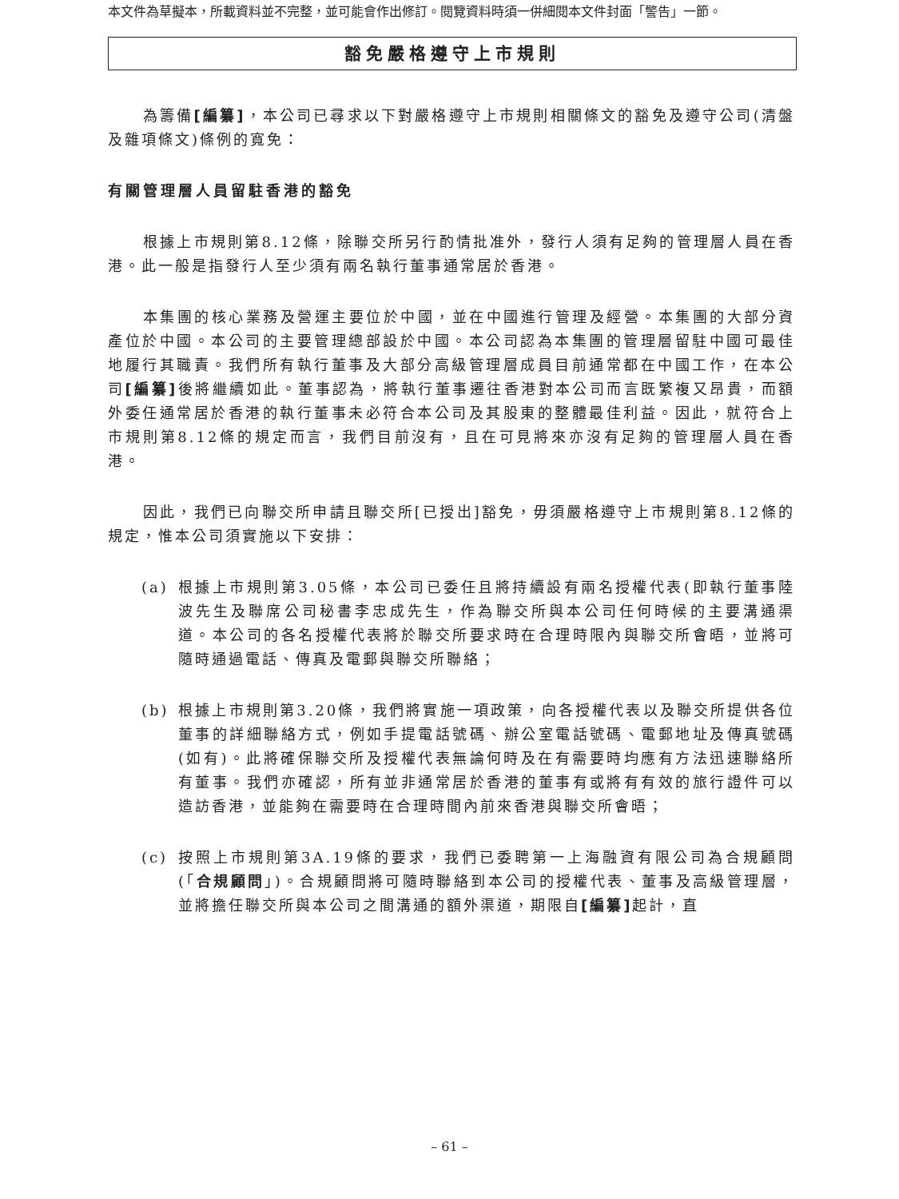本文件為草擬本，所載資料並不完整，並可能會作出修訂。閱覽資料時須一併細閱本文件封面「警告」一節。
豁免嚴格遵守上市規則
為籌備[編纂]，本公司已尋求以下對嚴格遵守上市規則相關條文的豁免及遵守公司(清盤及雜項條文)條例的寬免：
有關管理層人員留駐香港的豁免
根據上市規則第8.12條，除聯交所另行酌情批准外，發行人須有足夠的管理層人員在香港。此一般是指發行人至少須有兩名執行董事通常居於香港。
本集團的核心業務及營運主要位於中國，並在中國進行管理及經營。本集團的大部分資產位於中國。本公司的主要管理總部設於中國。本公司認為本集團的管理層留駐中國可最佳地履行其職責。我們所有執行董事及大部分高級管理層成員目前通常都在中國工作，在本公司[編纂] 後將繼續如此。董事認為，將執行董事遷往香港對本公司而言既繁複又昂貴，而額外委任通常居於香港的執行董事未必符合本公司及其股東的整體最佳利益。因此，就符合上市規則第8.12條的規定而言，我們目前沒有，且在可見將來亦沒有足夠的管理層人員在香港。
因此，我們已向聯交所申請且聯交所[已授出]豁免，毋須嚴格遵守上市規則第8.12條的規定，惟本公司須實施以下安排：
(a) 根據上市規則第3.05條，本公司已委任且將持續設有兩名授權代表(即執行董事陸波先生及聯席公司秘書李忠成先生，作為聯交所與本公司任何時候的主要溝通渠道。本公司的各名授權代表將於聯交所要求時在合理時限內與聯交所會晤，並將可隨時通過電話、傳真及電郵與聯交所聯絡；
(b) 根據上市規則第3.20條，我們將實施一項政策，向各授權代表以及聯交所提供各位董事的詳細聯絡方式，例如手提電話號碼、辦公室電話號碼、電郵地址及傳真號碼(如有)。此將確保聯交所及授權代表無論何時及在有需要時均應有方法迅速聯絡所有董事。我們亦確認，所有並非通常居於香港的董事有或將有有效的旅行證件可以造訪香港，並能夠在需要時在合理時間內前來香港與聯交所會晤；
(c) 按照上市規則第3A.19條的要求，我們已委聘第一上海融資有限公司為合規顧問(「合規顧問」)。合規顧問將可隨時聯絡到本公司的授權代表、董事及高級管理層，並將擔任聯交所與本公司之間溝通的額外渠道，期限自[編纂] 起計，直
– 61 –